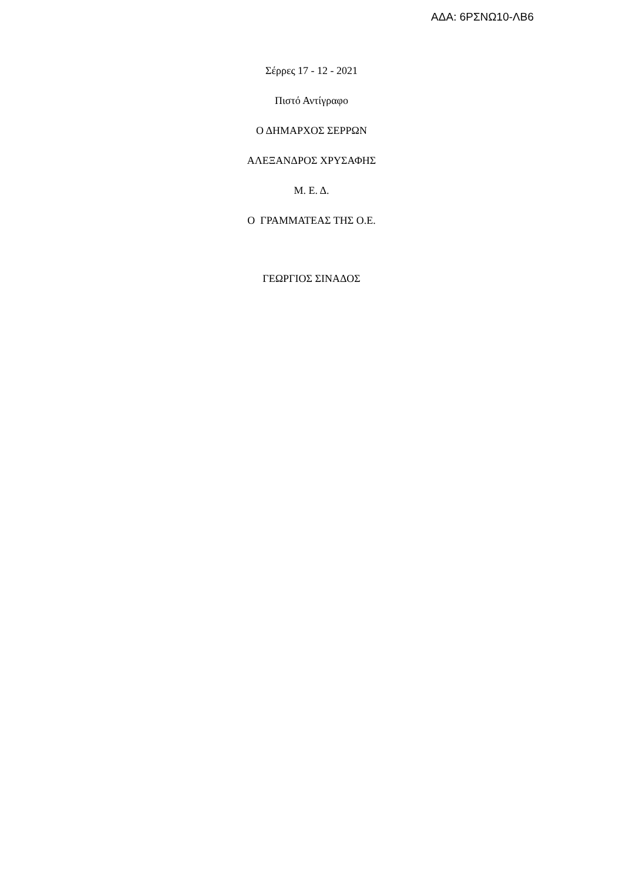ΑΔΑ: 6ΡΣΝΩ10-ΛΒ6
Σέρρες 17 - 12 - 2021
Πιστό Αντίγραφο
Ο ΔΗΜΑΡΧΟΣ ΣΕΡΡΩΝ
ΑΛΕΞΑΝΔΡΟΣ ΧΡΥΣΑΦΗΣ
Μ. Ε. Δ.
Ο ΓΡΑΜΜΑΤΕΑΣ ΤΗΣ Ο.Ε.
ΓΕΩΡΓΙΟΣ ΣΙΝΑΔΟΣ